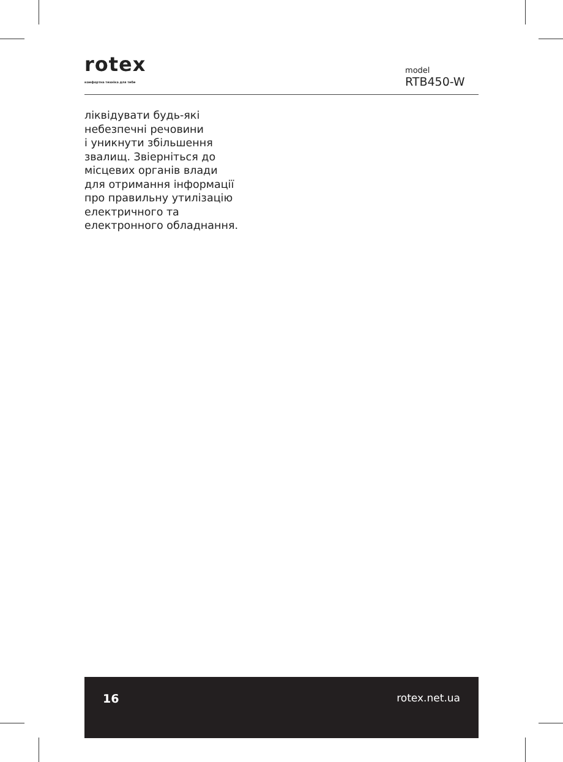rotex
комфортна техніка для тебе
model
RTB450-W
ліквідувати будь-які
небезпечні речовини
і уникнути збільшення
звалищ. Звіерніться до
місцевих органів влади
для отримання інформації
про правильну утилізацію
електричного та
електронного обладнання.
16 rotex.net.ua